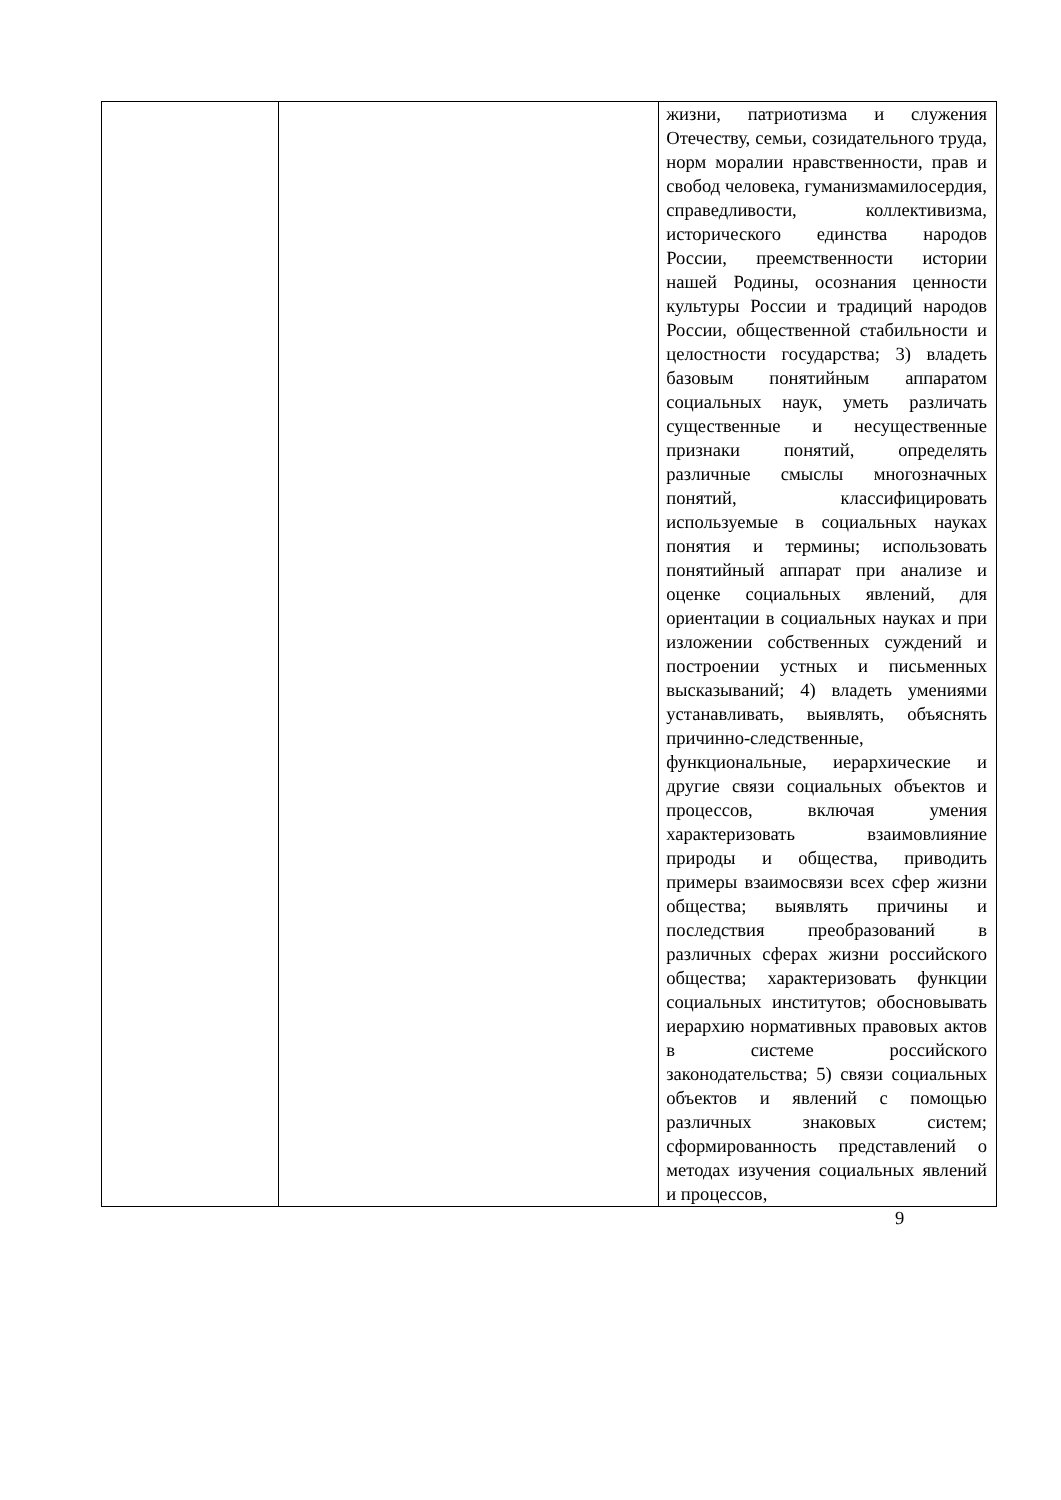| | | жизни, патриотизма и служения Отечеству, семьи, созидательного труда, норм моралии нравственности, прав и свобод человека, гуманизмамилосердия, справедливости, коллективизма, исторического единства народов России, преемственности истории нашей Родины, осознания ценности культуры России и традиций народов России, общественной стабильности и целостности государства; 3) владеть базовым понятийным аппаратом социальных наук, уметь различать существенные и несущественные признаки понятий, определять различные смыслы многозначных понятий, классифицировать используемые в социальных науках понятия и термины; использовать понятийный аппарат при анализе и оценке социальных явлений, для ориентации в социальных науках и при изложении собственных суждений и построении устных и письменных высказываний; 4) владеть умениями устанавливать, выявлять, объяснять причинно-следственные, функциональные, иерархические и другие связи социальных объектов и процессов, включая умения характеризовать взаимовлияние природы и общества, приводить примеры взаимосвязи всех сфер жизни общества; выявлять причины и последствия преобразований в различных сферах жизни российского общества; характеризовать функции социальных институтов; обосновывать иерархию нормативных правовых актов в системе российского законодательства; 5) связи социальных объектов и явлений с помощью различных знаковых систем; сформированность представлений о методах изучения социальных явлений и процессов, |
9